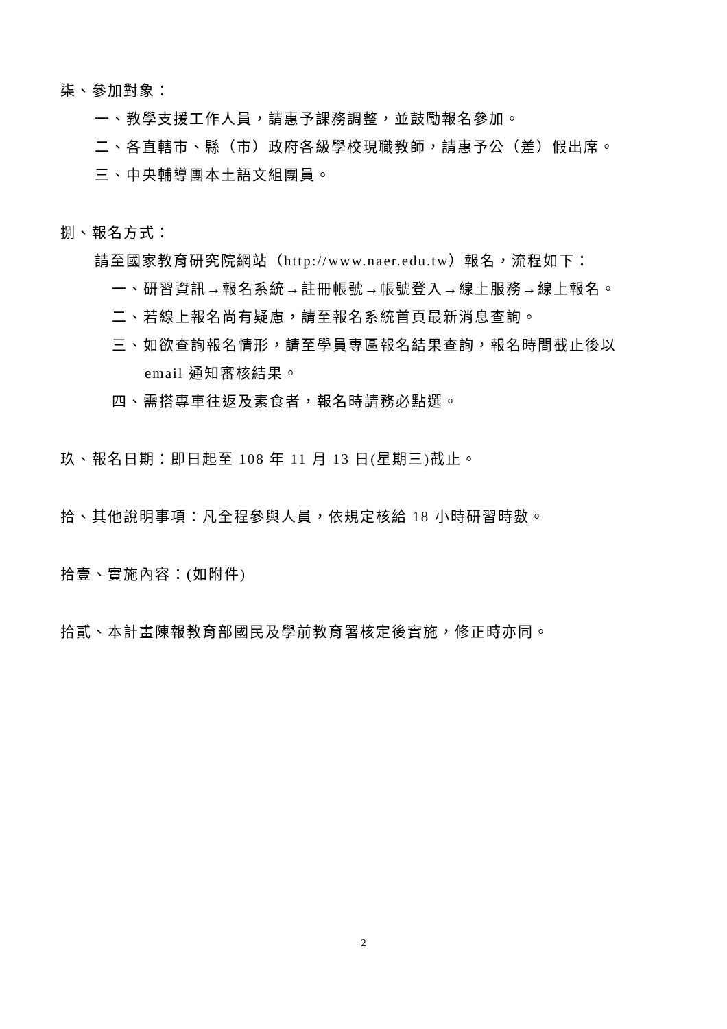柒、參加對象：
一、教學支援工作人員，請惠予課務調整，並鼓勵報名參加。
二、各直轄市、縣（市）政府各級學校現職教師，請惠予公（差）假出席。
三、中央輔導團本土語文組團員。
捌、報名方式：
請至國家教育研究院網站（http://www.naer.edu.tw）報名，流程如下：
一、研習資訊→報名系統→註冊帳號→帳號登入→線上服務→線上報名。
二、若線上報名尚有疑慮，請至報名系統首頁最新消息查詢。
三、如欲查詢報名情形，請至學員專區報名結果查詢，報名時間截止後以
email 通知審核結果。
四、需搭專車往返及素食者，報名時請務必點選。
玖、報名日期：即日起至 108 年 11 月 13 日(星期三)截止。
拾、其他說明事項：凡全程參與人員，依規定核給 18 小時研習時數。
拾壹、實施內容：(如附件)
拾貳、本計畫陳報教育部國民及學前教育署核定後實施，修正時亦同。
2